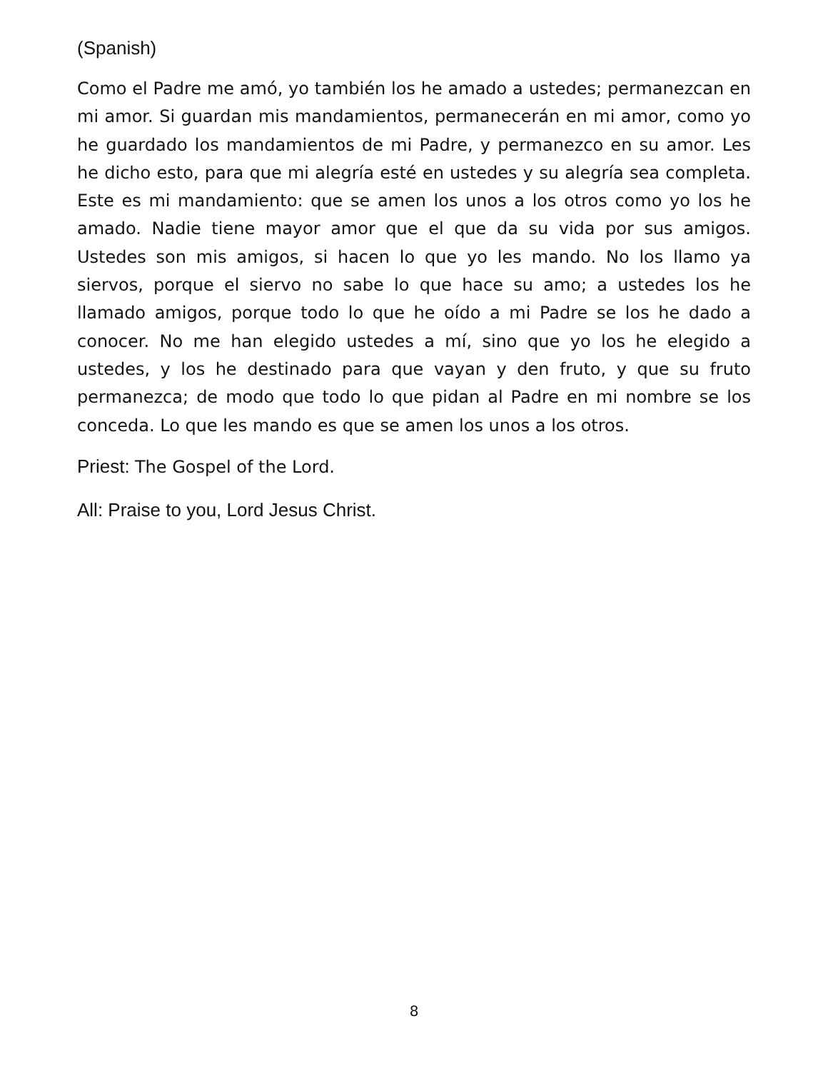(Spanish)
Como el Padre me amó, yo también los he amado a ustedes; permanezcan en mi amor. Si guardan mis mandamientos, permanecerán en mi amor, como yo he guardado los mandamientos de mi Padre, y permanezco en su amor. Les he dicho esto, para que mi alegría esté en ustedes y su alegría sea completa. Este es mi mandamiento: que se amen los unos a los otros como yo los he amado. Nadie tiene mayor amor que el que da su vida por sus amigos. Ustedes son mis amigos, si hacen lo que yo les mando. No los llamo ya siervos, porque el siervo no sabe lo que hace su amo; a ustedes los he llamado amigos, porque todo lo que he oído a mi Padre se los he dado a conocer. No me han elegido ustedes a mí, sino que yo los he elegido a ustedes, y los he destinado para que vayan y den fruto, y que su fruto permanezca; de modo que todo lo que pidan al Padre en mi nombre se los conceda. Lo que les mando es que se amen los unos a los otros.
Priest: The Gospel of the Lord.
All: Praise to you, Lord Jesus Christ.
8